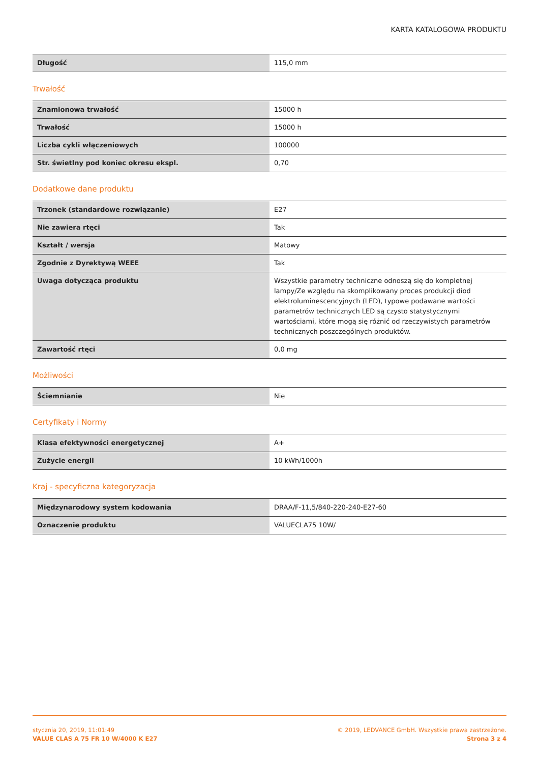KARTA KATALOGOWA PRODUKTU
| Długość | 115,0 mm |
Trwałość
| Znamionowa trwałość | 15000 h |
| Trwałość | 15000 h |
| Liczba cykli włączeniowych | 100000 |
| Str. świetlny pod koniec okresu ekspl. | 0,70 |
Dodatkowe dane produktu
| Trzonek (standardowe rozwiązanie) | E27 |
| Nie zawiera rtęci | Tak |
| Kształt / wersja | Matowy |
| Zgodnie z Dyrektywą WEEE | Tak |
| Uwaga dotycząca produktu | Wszystkie parametry techniczne odnoszą się do kompletnej lampy/Ze względu na skomplikowany proces produkcji diod elektroluminescencyjnych (LED), typowe podawane wartości parametrów technicznych LED są czysto statystycznymi wartościami, które mogą się różnić od rzeczywistych parametrów technicznych poszczególnych produktów. |
| Zawartość rtęci | 0,0 mg |
Możliwości
| Ściemnianie | Nie |
Certyfikaty i Normy
| Klasa efektywności energetycznej | A+ |
| Zużycie energii | 10 kWh/1000h |
Kraj - specyficzna kategoryzacja
| Międzynarodowy system kodowania | DRAA/F-11,5/840-220-240-E27-60 |
| Oznaczenie produktu | VALUECLA75 10W/ |
stycznia 20, 2019, 11:01:49
VALUE CLAS A 75 FR 10 W/4000 K E27
© 2019, LEDVANCE GmbH. Wszystkie prawa zastrzeżone.
Strona 3 z 4